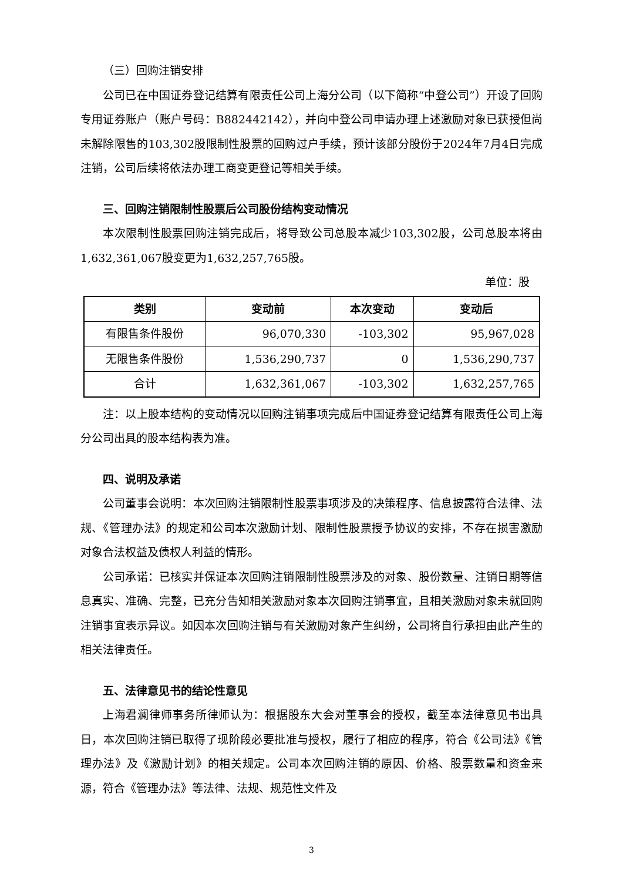（三）回购注销安排
公司已在中国证券登记结算有限责任公司上海分公司（以下简称“中登公司”）开设了回购专用证券账户（账户号码：B882442142），并向中登公司申请办理上述激励对象已获授但尚未解除限售的103,302股限制性股票的回购过户手续，预计该部分股份于2024年7月4日完成注销，公司后续将依法办理工商变更登记等相关手续。
三、回购注销限制性股票后公司股份结构变动情况
本次限制性股票回购注销完成后，将导致公司总股本减少103,302股，公司总股本将由1,632,361,067股变更为1,632,257,765股。
单位：股
| 类别 | 变动前 | 本次变动 | 变动后 |
| --- | --- | --- | --- |
| 有限售条件股份 | 96,070,330 | -103,302 | 95,967,028 |
| 无限售条件股份 | 1,536,290,737 | 0 | 1,536,290,737 |
| 合计 | 1,632,361,067 | -103,302 | 1,632,257,765 |
注：以上股本结构的变动情况以回购注销事项完成后中国证券登记结算有限责任公司上海分公司出具的股本结构表为准。
四、说明及承诺
公司董事会说明：本次回购注销限制性股票事项涉及的决策程序、信息披露符合法律、法规、《管理办法》的规定和公司本次激励计划、限制性股票授予协议的安排，不存在损害激励对象合法权益及债权人利益的情形。
公司承诺：已核实并保证本次回购注销限制性股票涉及的对象、股份数量、注销日期等信息真实、准确、完整，已充分告知相关激励对象本次回购注销事宜，且相关激励对象未就回购注销事宜表示异议。如因本次回购注销与有关激励对象产生纠纷，公司将自行承担由此产生的相关法律责任。
五、法律意见书的结论性意见
上海君澜律师事务所律师认为：根据股东大会对董事会的授权，截至本法律意见书出具日，本次回购注销已取得了现阶段必要批准与授权，履行了相应的程序，符合《公司法》《管理办法》及《激励计划》的相关规定。公司本次回购注销的原因、价格、股票数量和资金来源，符合《管理办法》等法律、法规、规范性文件及
3